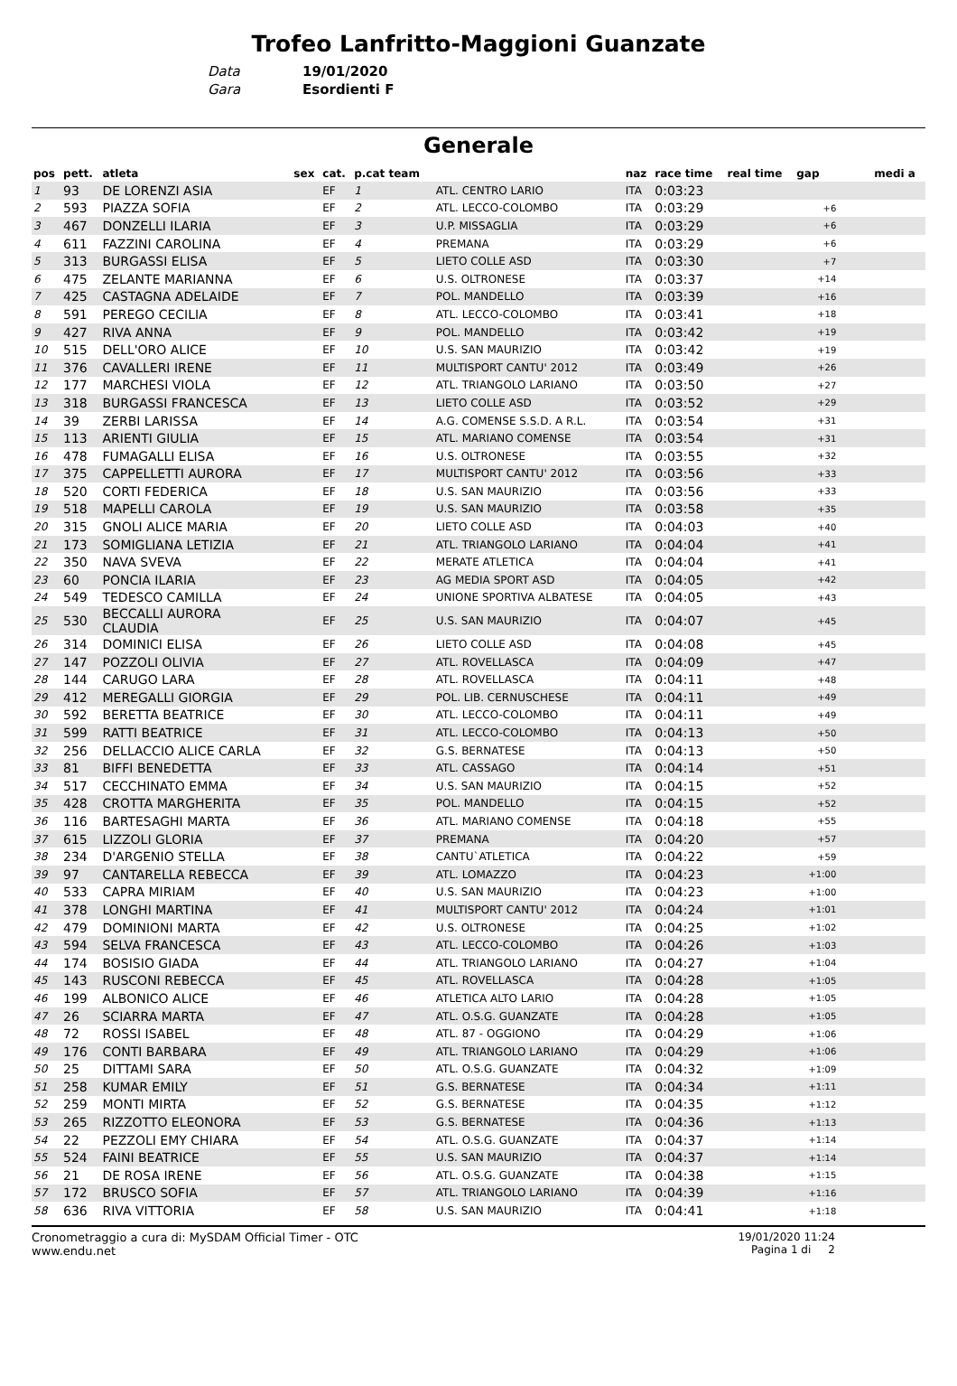Trofeo Lanfritto-Maggioni Guanzate
Data 19/01/2020
Gara Esordienti F
Generale
| pos | pett. | atleta | sex | cat. | p.cat team | | naz | race time | real time | gap | medi a |
| --- | --- | --- | --- | --- | --- | --- | --- | --- | --- | --- | --- |
| 1 | 93 | DE LORENZI ASIA | | EF | 1 | ATL. CENTRO LARIO | ITA | 0:03:23 | | | |
| 2 | 593 | PIAZZA SOFIA | | EF | 2 | ATL. LECCO-COLOMBO | ITA | 0:03:29 | | +6 | |
| 3 | 467 | DONZELLI ILARIA | | EF | 3 | U.P. MISSAGLIA | ITA | 0:03:29 | | +6 | |
| 4 | 611 | FAZZINI CAROLINA | | EF | 4 | PREMANA | ITA | 0:03:29 | | +6 | |
| 5 | 313 | BURGASSI ELISA | | EF | 5 | LIETO COLLE ASD | ITA | 0:03:30 | | +7 | |
| 6 | 475 | ZELANTE MARIANNA | | EF | 6 | U.S. OLTRONESE | ITA | 0:03:37 | | +14 | |
| 7 | 425 | CASTAGNA ADELAIDE | | EF | 7 | POL. MANDELLO | ITA | 0:03:39 | | +16 | |
| 8 | 591 | PEREGO CECILIA | | EF | 8 | ATL. LECCO-COLOMBO | ITA | 0:03:41 | | +18 | |
| 9 | 427 | RIVA ANNA | | EF | 9 | POL. MANDELLO | ITA | 0:03:42 | | +19 | |
| 10 | 515 | DELL'ORO ALICE | | EF | 10 | U.S. SAN MAURIZIO | ITA | 0:03:42 | | +19 | |
| 11 | 376 | CAVALLERI IRENE | | EF | 11 | MULTISPORT CANTU' 2012 | ITA | 0:03:49 | | +26 | |
| 12 | 177 | MARCHESI VIOLA | | EF | 12 | ATL. TRIANGOLO LARIANO | ITA | 0:03:50 | | +27 | |
| 13 | 318 | BURGASSI FRANCESCA | | EF | 13 | LIETO COLLE ASD | ITA | 0:03:52 | | +29 | |
| 14 | 39 | ZERBI LARISSA | | EF | 14 | A.G. COMENSE S.S.D. A R.L. | ITA | 0:03:54 | | +31 | |
| 15 | 113 | ARIENTI GIULIA | | EF | 15 | ATL. MARIANO COMENSE | ITA | 0:03:54 | | +31 | |
| 16 | 478 | FUMAGALLI ELISA | | EF | 16 | U.S. OLTRONESE | ITA | 0:03:55 | | +32 | |
| 17 | 375 | CAPPELLETTI AURORA | | EF | 17 | MULTISPORT CANTU' 2012 | ITA | 0:03:56 | | +33 | |
| 18 | 520 | CORTI FEDERICA | | EF | 18 | U.S. SAN MAURIZIO | ITA | 0:03:56 | | +33 | |
| 19 | 518 | MAPELLI CAROLA | | EF | 19 | U.S. SAN MAURIZIO | ITA | 0:03:58 | | +35 | |
| 20 | 315 | GNOLI ALICE MARIA | | EF | 20 | LIETO COLLE ASD | ITA | 0:04:03 | | +40 | |
| 21 | 173 | SOMIGLIANA LETIZIA | | EF | 21 | ATL. TRIANGOLO LARIANO | ITA | 0:04:04 | | +41 | |
| 22 | 350 | NAVA SVEVA | | EF | 22 | MERATE ATLETICA | ITA | 0:04:04 | | +41 | |
| 23 | 60 | PONCIA ILARIA | | EF | 23 | AG MEDIA SPORT ASD | ITA | 0:04:05 | | +42 | |
| 24 | 549 | TEDESCO CAMILLA | | EF | 24 | UNIONE SPORTIVA ALBATESE | ITA | 0:04:05 | | +43 | |
| 25 | 530 | BECCALLI AURORA CLAUDIA | | EF | 25 | U.S. SAN MAURIZIO | ITA | 0:04:07 | | +45 | |
| 26 | 314 | DOMINICI ELISA | | EF | 26 | LIETO COLLE ASD | ITA | 0:04:08 | | +45 | |
| 27 | 147 | POZZOLI OLIVIA | | EF | 27 | ATL. ROVELLASCA | ITA | 0:04:09 | | +47 | |
| 28 | 144 | CARUGO LARA | | EF | 28 | ATL. ROVELLASCA | ITA | 0:04:11 | | +48 | |
| 29 | 412 | MEREGALLI GIORGIA | | EF | 29 | POL. LIB. CERNUSCHESE | ITA | 0:04:11 | | +49 | |
| 30 | 592 | BERETTA BEATRICE | | EF | 30 | ATL. LECCO-COLOMBO | ITA | 0:04:11 | | +49 | |
| 31 | 599 | RATTI BEATRICE | | EF | 31 | ATL. LECCO-COLOMBO | ITA | 0:04:13 | | +50 | |
| 32 | 256 | DELLACCIO ALICE CARLA | | EF | 32 | G.S. BERNATESE | ITA | 0:04:13 | | +50 | |
| 33 | 81 | BIFFI BENEDETTA | | EF | 33 | ATL. CASSAGO | ITA | 0:04:14 | | +51 | |
| 34 | 517 | CECCHINATO EMMA | | EF | 34 | U.S. SAN MAURIZIO | ITA | 0:04:15 | | +52 | |
| 35 | 428 | CROTTA MARGHERITA | | EF | 35 | POL. MANDELLO | ITA | 0:04:15 | | +52 | |
| 36 | 116 | BARTESAGHI MARTA | | EF | 36 | ATL. MARIANO COMENSE | ITA | 0:04:18 | | +55 | |
| 37 | 615 | LIZZOLI GLORIA | | EF | 37 | PREMANA | ITA | 0:04:20 | | +57 | |
| 38 | 234 | D'ARGENIO STELLA | | EF | 38 | CANTU`ATLETICA | ITA | 0:04:22 | | +59 | |
| 39 | 97 | CANTARELLA REBECCA | | EF | 39 | ATL. LOMAZZO | ITA | 0:04:23 | | +1:00 | |
| 40 | 533 | CAPRA MIRIAM | | EF | 40 | U.S. SAN MAURIZIO | ITA | 0:04:23 | | +1:00 | |
| 41 | 378 | LONGHI MARTINA | | EF | 41 | MULTISPORT CANTU' 2012 | ITA | 0:04:24 | | +1:01 | |
| 42 | 479 | DOMINIONI MARTA | | EF | 42 | U.S. OLTRONESE | ITA | 0:04:25 | | +1:02 | |
| 43 | 594 | SELVA FRANCESCA | | EF | 43 | ATL. LECCO-COLOMBO | ITA | 0:04:26 | | +1:03 | |
| 44 | 174 | BOSISIO GIADA | | EF | 44 | ATL. TRIANGOLO LARIANO | ITA | 0:04:27 | | +1:04 | |
| 45 | 143 | RUSCONI REBECCA | | EF | 45 | ATL. ROVELLASCA | ITA | 0:04:28 | | +1:05 | |
| 46 | 199 | ALBONICO ALICE | | EF | 46 | ATLETICA ALTO LARIO | ITA | 0:04:28 | | +1:05 | |
| 47 | 26 | SCIARRA MARTA | | EF | 47 | ATL. O.S.G. GUANZATE | ITA | 0:04:28 | | +1:05 | |
| 48 | 72 | ROSSI ISABEL | | EF | 48 | ATL. 87 - OGGIONO | ITA | 0:04:29 | | +1:06 | |
| 49 | 176 | CONTI BARBARA | | EF | 49 | ATL. TRIANGOLO LARIANO | ITA | 0:04:29 | | +1:06 | |
| 50 | 25 | DITTAMI SARA | | EF | 50 | ATL. O.S.G. GUANZATE | ITA | 0:04:32 | | +1:09 | |
| 51 | 258 | KUMAR EMILY | | EF | 51 | G.S. BERNATESE | ITA | 0:04:34 | | +1:11 | |
| 52 | 259 | MONTI MIRTA | | EF | 52 | G.S. BERNATESE | ITA | 0:04:35 | | +1:12 | |
| 53 | 265 | RIZZOTTO ELEONORA | | EF | 53 | G.S. BERNATESE | ITA | 0:04:36 | | +1:13 | |
| 54 | 22 | PEZZOLI EMY CHIARA | | EF | 54 | ATL. O.S.G. GUANZATE | ITA | 0:04:37 | | +1:14 | |
| 55 | 524 | FAINI BEATRICE | | EF | 55 | U.S. SAN MAURIZIO | ITA | 0:04:37 | | +1:14 | |
| 56 | 21 | DE ROSA IRENE | | EF | 56 | ATL. O.S.G. GUANZATE | ITA | 0:04:38 | | +1:15 | |
| 57 | 172 | BRUSCO SOFIA | | EF | 57 | ATL. TRIANGOLO LARIANO | ITA | 0:04:39 | | +1:16 | |
| 58 | 636 | RIVA VITTORIA | | EF | 58 | U.S. SAN MAURIZIO | ITA | 0:04:41 | | +1:18 | |
Cronometraggio a cura di: MySDAM Official Timer - OTC
www.endu.net
19/01/2020 11:24
Pagina 1 di 2